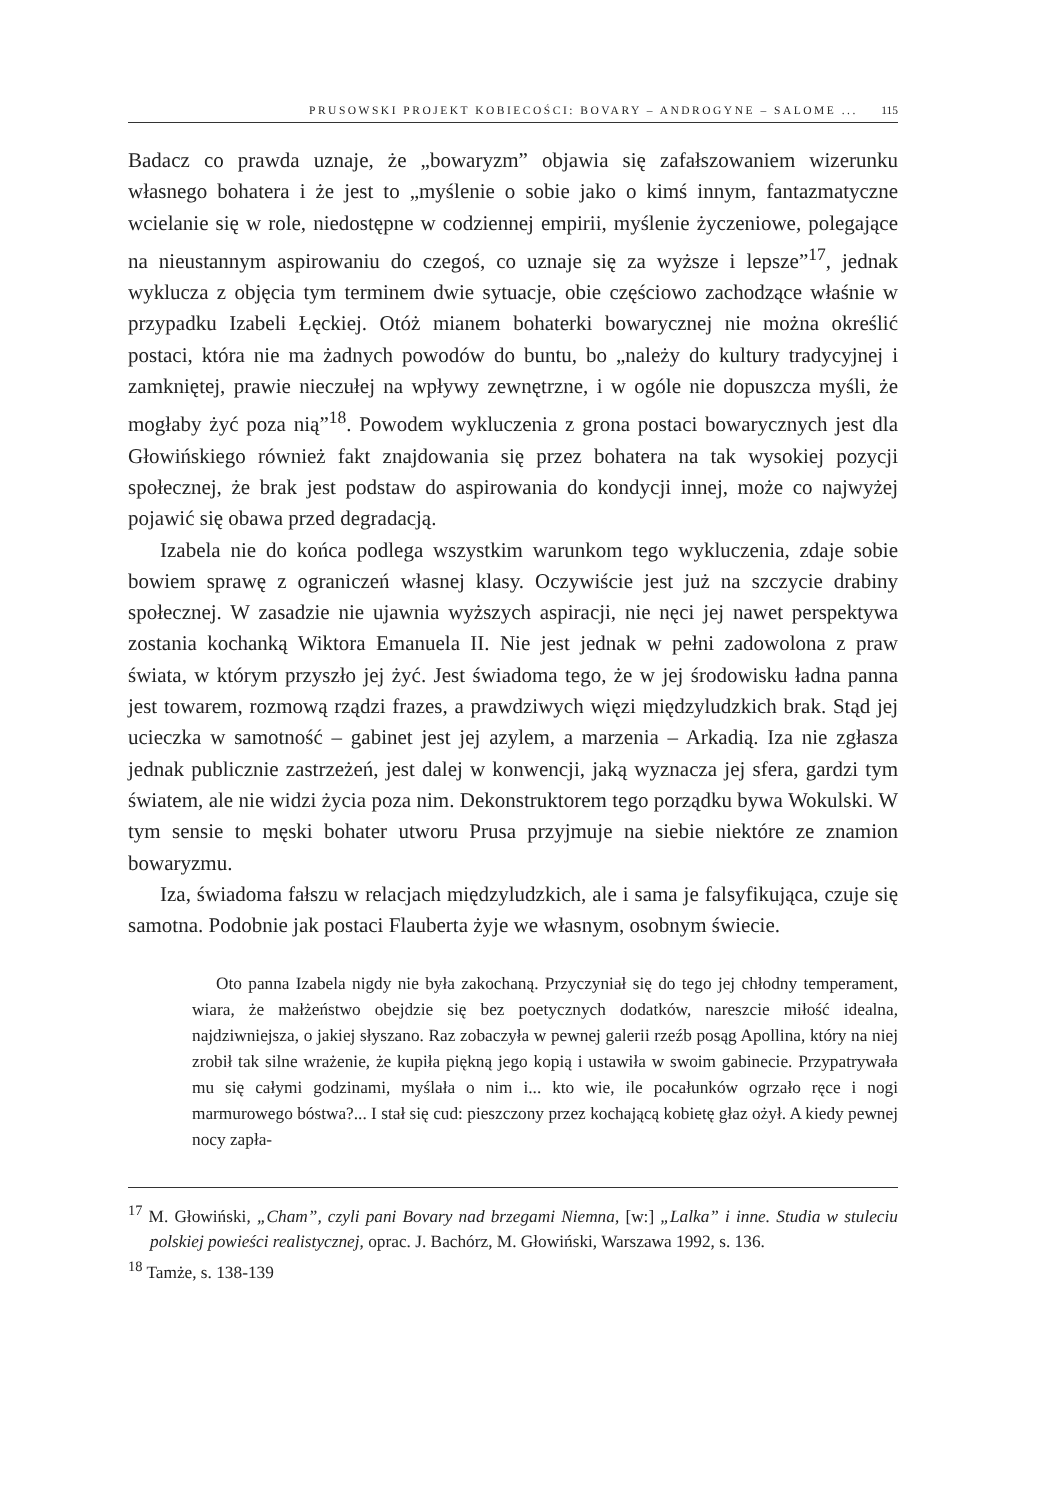PRUSOWSKI PROJEKT KOBIECOŚCI: BOVARY – ANDROGYNE – SALOME ... 115
Badacz co prawda uznaje, że „bowaryzm” objawia się zafałszowaniem wizerunku własnego bohatera i że jest to „myślenie o sobie jako o kimś innym, fantazmatyczne wcielanie się w role, niedostępne w codziennej empirii, myślenie życzeniowe, polegające na nieustannym aspirowaniu do czegoś, co uznaje się za wyższe i lepsze”<sup>17</sup>, jednak wyklucza z objęcia tym terminem dwie sytuacje, obie częściowo zachodzące właśnie w przypadku Izabeli Łęckiej. Otóż mianem bohaterki bowarycznej nie można określić postaci, która nie ma żadnych powodów do buntu, bo „należy do kultury tradycyjnej i zamkniętej, prawie nieczułej na wpływy zewnętrzne, i w ogóle nie dopuszcza myśli, że mogłaby żyć poza nią”<sup>18</sup>. Powodem wykluczenia z grona postaci bowarycznych jest dla Głowińskiego również fakt znajdowania się przez bohatera na tak wysokiej pozycji społecznej, że brak jest podstaw do aspirowania do kondycji innej, może co najwyżej pojawić się obawa przed degradacją.
Izabela nie do końca podlega wszystkim warunkom tego wykluczenia, zdaje sobie bowiem sprawę z ograniczeń własnej klasy. Oczywiście jest już na szczycie drabiny społecznej. W zasadzie nie ujawnia wyższych aspiracji, nie nęci jej nawet perspektywa zostania kochanką Wiktora Emanuela II. Nie jest jednak w pełni zadowolona z praw świata, w którym przyszło jej żyć. Jest świadoma tego, że w jej środowisku ładna panna jest towarem, rozmową rządzi frazes, a prawdziwych więzi międzyludzkich brak. Stąd jej ucieczka w samotność – gabinet jest jej azylem, a marzenia – Arkadią. Iza nie zgłasza jednak publicznie zastrzeżeń, jest dalej w konwencji, jaką wyznacza jej sfera, gardzi tym światem, ale nie widzi życia poza nim. Dekonstruktorem tego porządku bywa Wokulski. W tym sensie to męski bohater utworu Prusa przyjmuje na siebie niektóre ze znamion bowaryzmu.
Iza, świadoma fałszu w relacjach międzyludzkich, ale i sama je falsyfikująca, czuje się samotna. Podobnie jak postaci Flauberta żyje we własnym, osobnym świecie.
Oto panna Izabela nigdy nie była zakochaną. Przyczyniał się do tego jej chłodny temperament, wiara, że małżeństwo obejdzie się bez poetycznych dodatków, nareszcie miłość idealna, najdziwniejsza, o jakiej słyszano. Raz zobaczyła w pewnej galerii rzeźb posąg Apollina, który na niej zrobił tak silne wrażenie, że kupiła piękną jego kopią i ustawiła w swoim gabinecie. Przypatrywała mu się całymi godzinami, myślała o nim i... kto wie, ile pocałunków ogrzało ręce i nogi marmurowego bóstwa?... I stał się cud: pieszczony przez kochającą kobietę głaz ożył. A kiedy pewnej nocy zapła-
<sup>17</sup> M. Głowiński, „Cham”, czyli pani Bovary nad brzegami Niemna, [w:] „Lalka” i inne. Studia w stuleciu polskiej powieści realistycznej, oprac. J. Bachórz, M. Głowiński, Warszawa 1992, s. 136.
<sup>18</sup> Tamże, s. 138-139